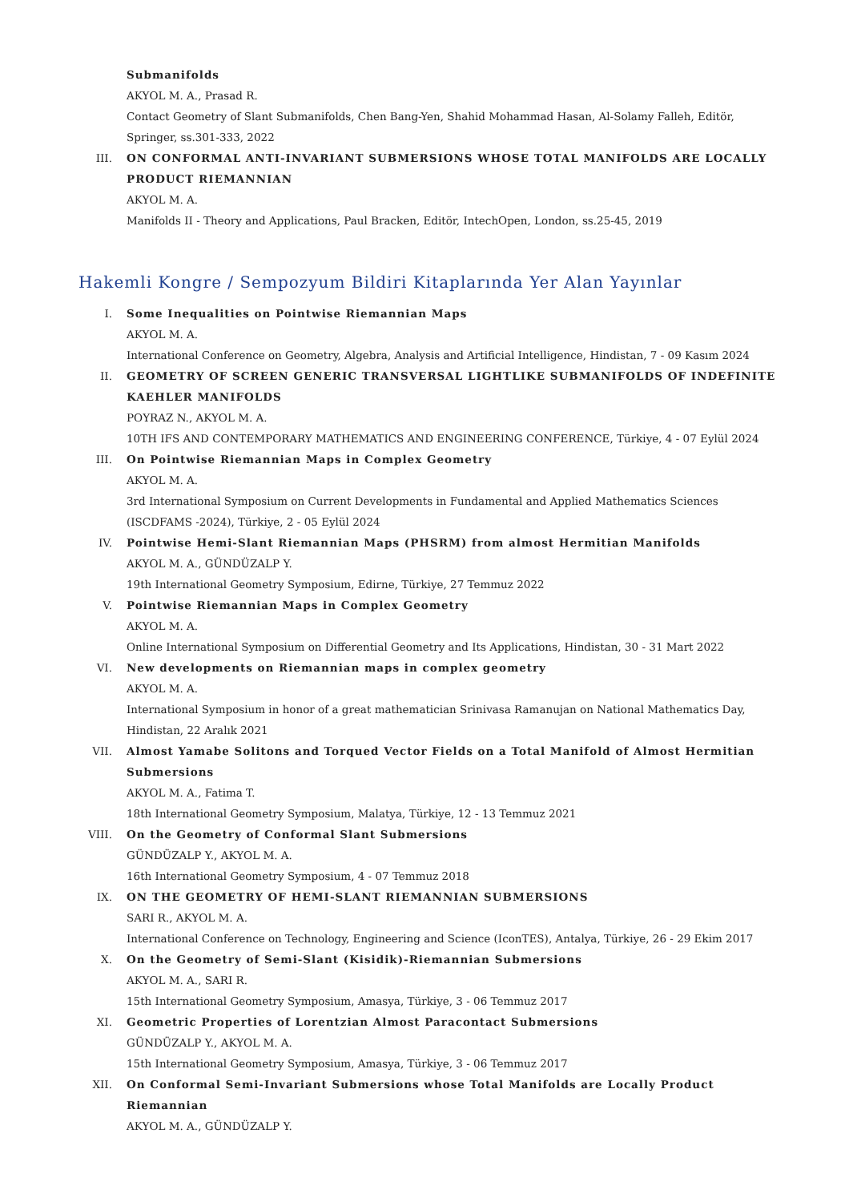Submanifolds
AKYOL M. A., Prasad R.
Contact Geometry of Slant Submanifolds, Chen Bang-Yen, Shahid Mohammad Hasan, Al-Solamy Falleh, Editör, Springer, ss.301-333, 2022
III. ON CONFORMAL ANTI-INVARIANT SUBMERSIONS WHOSE TOTAL MANIFOLDS ARE LOCALLY PRODUCT RIEMANNIAN
AKYOL M. A.
Manifolds II - Theory and Applications, Paul Bracken, Editör, IntechOpen, London, ss.25-45, 2019
Hakemli Kongre / Sempozyum Bildiri Kitaplarında Yer Alan Yayınlar
I. Some Inequalities on Pointwise Riemannian Maps
AKYOL M. A.
International Conference on Geometry, Algebra, Analysis and Artificial Intelligence, Hindistan, 7 - 09 Kasım 2024
II. GEOMETRY OF SCREEN GENERIC TRANSVERSAL LIGHTLIKE SUBMANIFOLDS OF INDEFINITE KAEHLER MANIFOLDS
POYRAZ N., AKYOL M. A.
10TH IFS AND CONTEMPORARY MATHEMATICS AND ENGINEERING CONFERENCE, Türkiye, 4 - 07 Eylül 2024
III. On Pointwise Riemannian Maps in Complex Geometry
AKYOL M. A.
3rd International Symposium on Current Developments in Fundamental and Applied Mathematics Sciences (ISCDFAMS -2024), Türkiye, 2 - 05 Eylül 2024
IV. Pointwise Hemi-Slant Riemannian Maps (PHSRM) from almost Hermitian Manifolds
AKYOL M. A., GÜNDÜZALP Y.
19th International Geometry Symposium, Edirne, Türkiye, 27 Temmuz 2022
V. Pointwise Riemannian Maps in Complex Geometry
AKYOL M. A.
Online International Symposium on Differential Geometry and Its Applications, Hindistan, 30 - 31 Mart 2022
VI. New developments on Riemannian maps in complex geometry
AKYOL M. A.
International Symposium in honor of a great mathematician Srinivasa Ramanujan on National Mathematics Day, Hindistan, 22 Aralık 2021
VII. Almost Yamabe Solitons and Torqued Vector Fields on a Total Manifold of Almost Hermitian Submersions
AKYOL M. A., Fatima T.
18th International Geometry Symposium, Malatya, Türkiye, 12 - 13 Temmuz 2021
VIII. On the Geometry of Conformal Slant Submersions
GÜNDÜZALP Y., AKYOL M. A.
16th International Geometry Symposium, 4 - 07 Temmuz 2018
IX. ON THE GEOMETRY OF HEMI-SLANT RIEMANNIAN SUBMERSIONS
SARI R., AKYOL M. A.
International Conference on Technology, Engineering and Science (IconTES), Antalya, Türkiye, 26 - 29 Ekim 2017
X. On the Geometry of Semi-Slant (Kisidik)-Riemannian Submersions
AKYOL M. A., SARI R.
15th International Geometry Symposium, Amasya, Türkiye, 3 - 06 Temmuz 2017
XI. Geometric Properties of Lorentzian Almost Paracontact Submersions
GÜNDÜZALP Y., AKYOL M. A.
15th International Geometry Symposium, Amasya, Türkiye, 3 - 06 Temmuz 2017
XII. On Conformal Semi-Invariant Submersions whose Total Manifolds are Locally Product Riemannian
AKYOL M. A., GÜNDÜZALP Y.